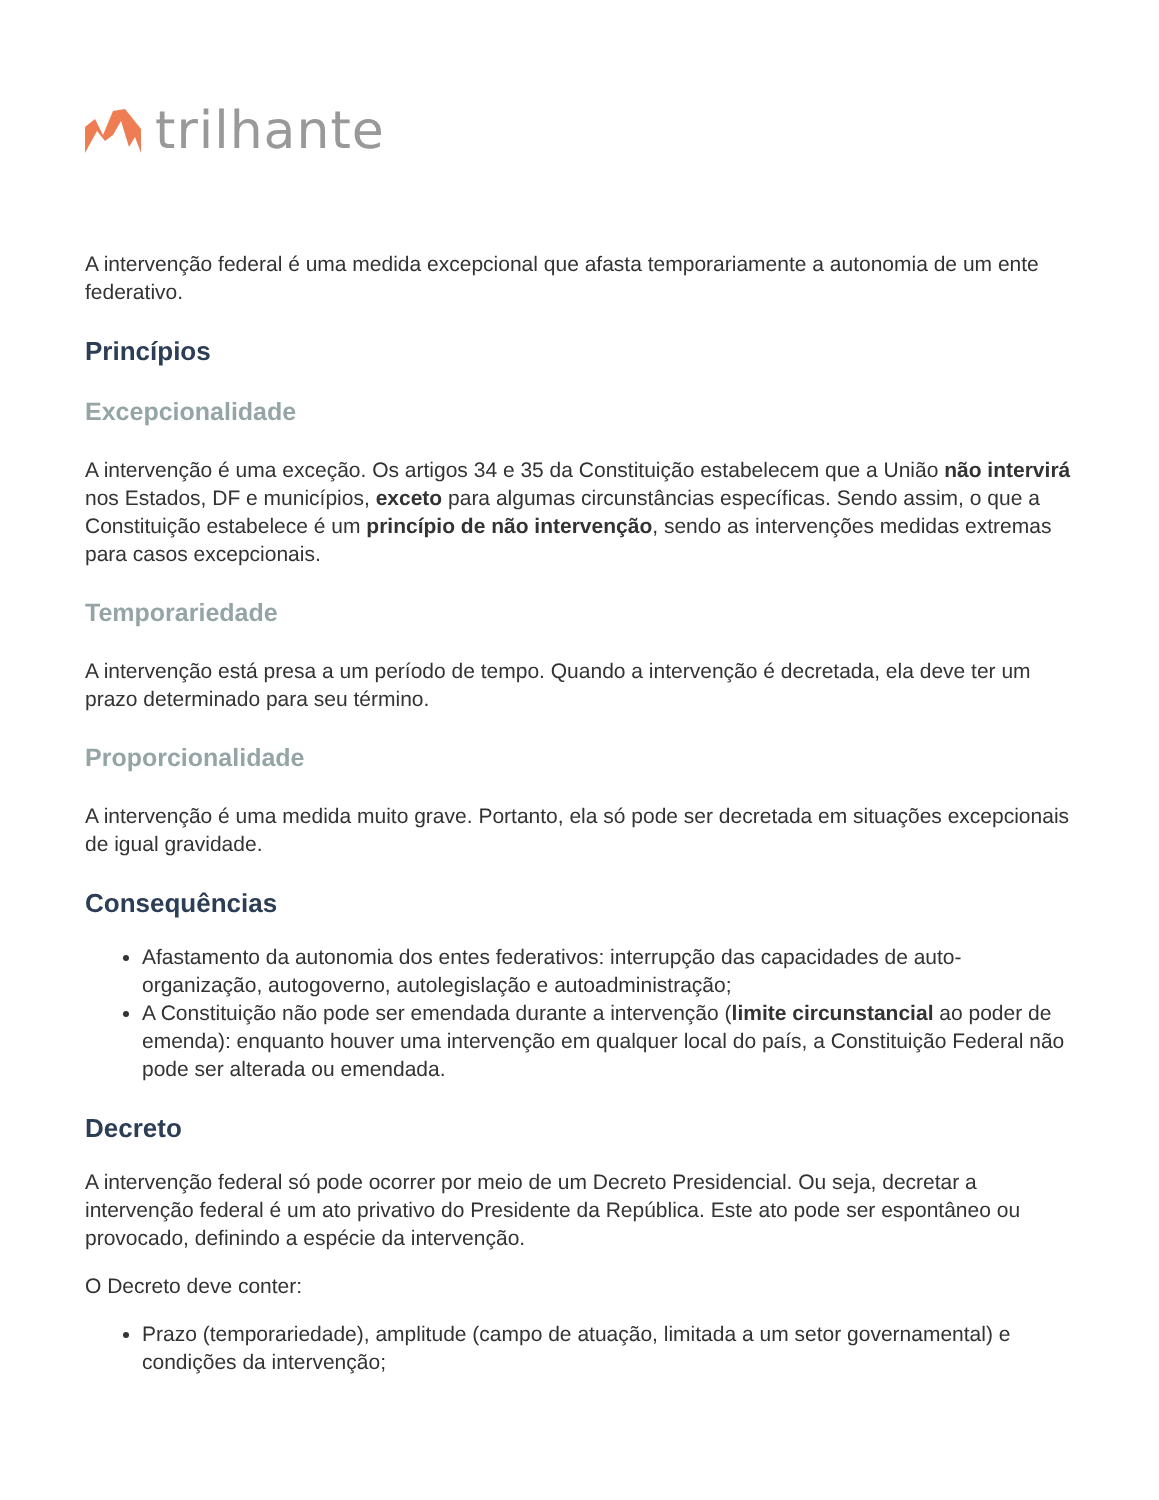trilhante
A intervenção federal é uma medida excepcional que afasta temporariamente a autonomia de um ente federativo.
Princípios
Excepcionalidade
A intervenção é uma exceção. Os artigos 34 e 35 da Constituição estabelecem que a União não intervirá nos Estados, DF e municípios, exceto para algumas circunstâncias específicas. Sendo assim, o que a Constituição estabelece é um princípio de não intervenção, sendo as intervenções medidas extremas para casos excepcionais.
Temporariedade
A intervenção está presa a um período de tempo. Quando a intervenção é decretada, ela deve ter um prazo determinado para seu término.
Proporcionalidade
A intervenção é uma medida muito grave. Portanto, ela só pode ser decretada em situações excepcionais de igual gravidade.
Consequências
Afastamento da autonomia dos entes federativos: interrupção das capacidades de auto-organização, autogoverno, autolegislação e autoadministração;
A Constituição não pode ser emendada durante a intervenção (limite circunstancial ao poder de emenda): enquanto houver uma intervenção em qualquer local do país, a Constituição Federal não pode ser alterada ou emendada.
Decreto
A intervenção federal só pode ocorrer por meio de um Decreto Presidencial. Ou seja, decretar a intervenção federal é um ato privativo do Presidente da República. Este ato pode ser espontâneo ou provocado, definindo a espécie da intervenção.
O Decreto deve conter:
Prazo (temporariedade), amplitude (campo de atuação, limitada a um setor governamental) e condições da intervenção;